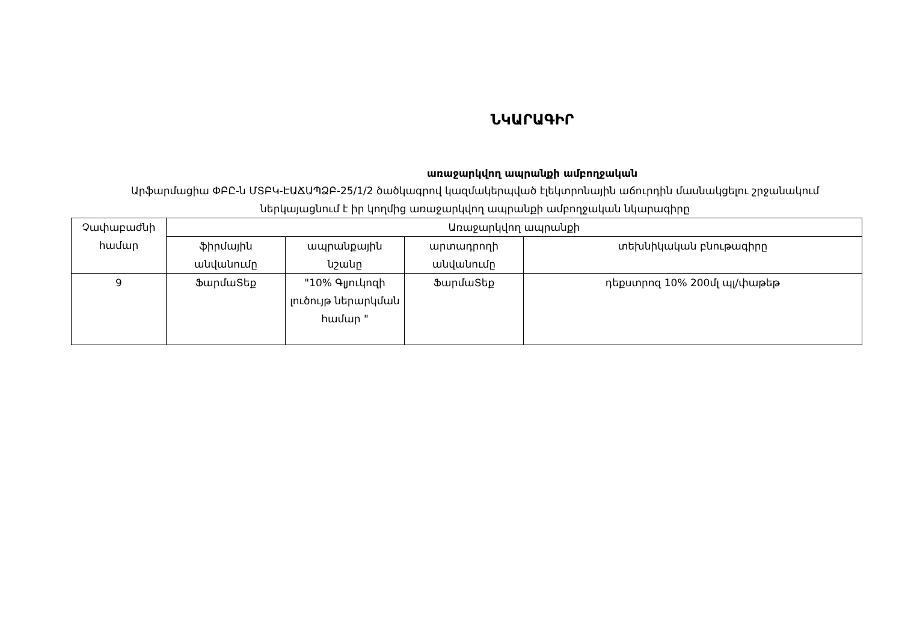ՆԿԱՐԱԳԻՐ
առաջարկվող ապրանքի ամբողջական
Արֆարմացիա ՓԲԸ-ն ՄՏԲԿ-ԷԱՃԱՊՁԲ-25/1/2 ծածկագրով կազմակերպված էլեկտրոնային աճուրդին մասնակցելու շրջանակում
ներկայացնում է իր կողմից առաջարկվող ապրանքի ամբողջական նկարագիրը
| Չափաբաժնի համար | Առաջարկվող ապրանքի | | | |
| | ֆիրմային անվանումը | ապրանքային նշանը | արտադրողի անվանումը | տեխնիկական բնութագիրը |
| 9 | ՖարմաՏեք | "10% Գլյուկոզի լուծույթ ներարկման համար " | ՖարմաՏեք | դեքստրոզ 10% 200մլ պլ/փաթեթ |